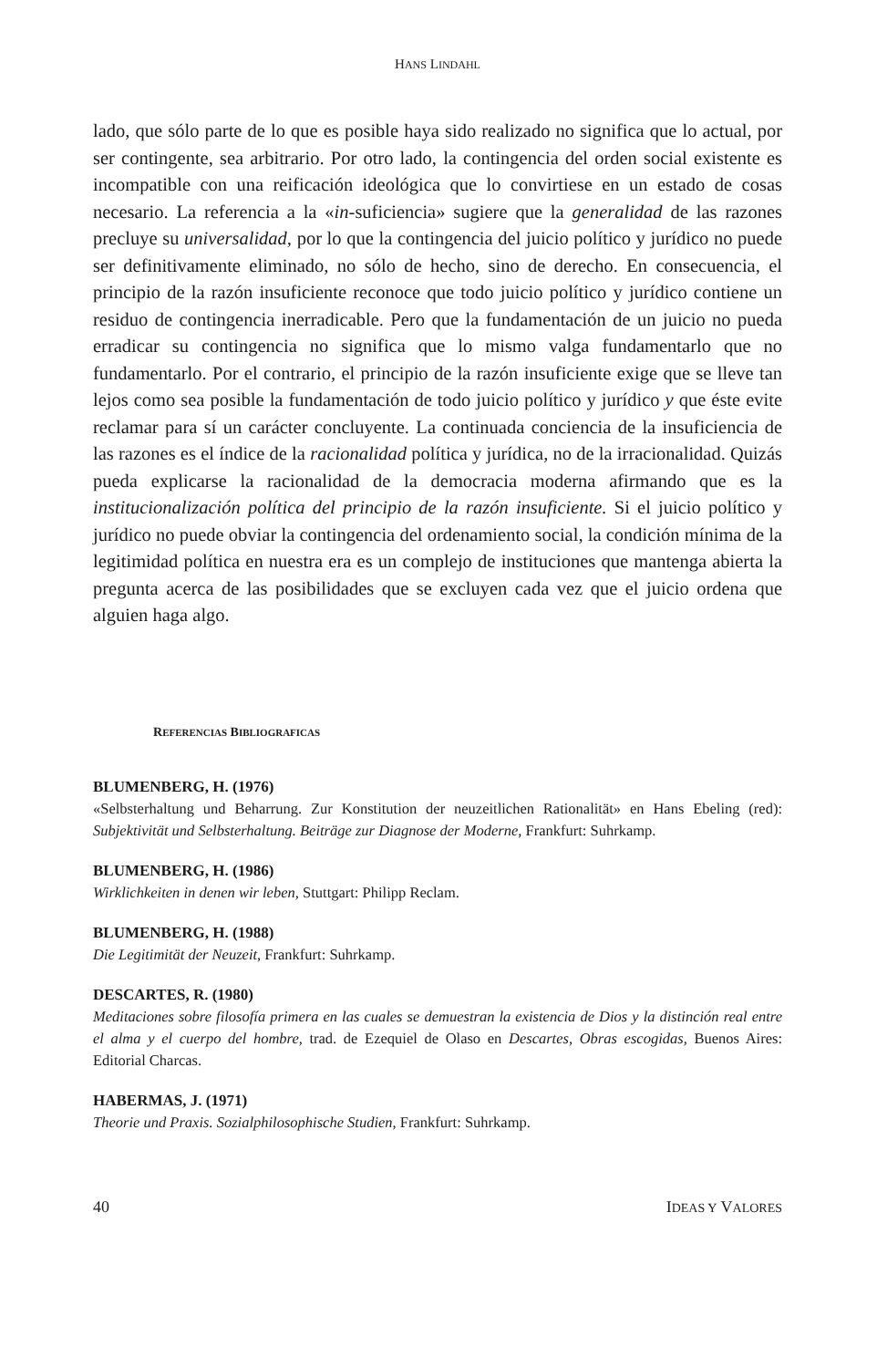HANS LINDAHL
lado, que sólo parte de lo que es posible haya sido realizado no significa que lo actual, por ser contingente, sea arbitrario. Por otro lado, la contingencia del orden social existente es incompatible con una reificación ideológica que lo convirtiese en un estado de cosas necesario. La referencia a la «in-suficiencia» sugiere que la generalidad de las razones precluye su universalidad, por lo que la contingencia del juicio político y jurídico no puede ser definitivamente eliminado, no sólo de hecho, sino de derecho. En consecuencia, el principio de la razón insuficiente reconoce que todo juicio político y jurídico contiene un residuo de contingencia inerradicable. Pero que la fundamentación de un juicio no pueda erradicar su contingencia no significa que lo mismo valga fundamentarlo que no fundamentarlo. Por el contrario, el principio de la razón insuficiente exige que se lleve tan lejos como sea posible la fundamentación de todo juicio político y jurídico y que éste evite reclamar para sí un carácter concluyente. La continuada conciencia de la insuficiencia de las razones es el índice de la racionalidad política y jurídica, no de la irracionalidad. Quizás pueda explicarse la racionalidad de la democracia moderna afirmando que es la institucionalización política del principio de la razón insuficiente. Si el juicio político y jurídico no puede obviar la contingencia del ordenamiento social, la condición mínima de la legitimidad política en nuestra era es un complejo de instituciones que mantenga abierta la pregunta acerca de las posibilidades que se excluyen cada vez que el juicio ordena que alguien haga algo.
REFERENCIAS BIBLIOGRAFICAS
BLUMENBERG, H. (1976)
«Selbsterhaltung und Beharrung. Zur Konstitution der neuzeitlichen Rationalität» en Hans Ebeling (red): Subjektivität und Selbsterhaltung. Beiträge zur Diagnose der Moderne, Frankfurt: Suhrkamp.
BLUMENBERG, H. (1986)
Wirklichkeiten in denen wir leben, Stuttgart: Philipp Reclam.
BLUMENBERG, H. (1988)
Die Legitimität der Neuzeit, Frankfurt: Suhrkamp.
DESCARTES, R. (1980)
Meditaciones sobre filosofía primera en las cuales se demuestran la existencia de Dios y la distinción real entre el alma y el cuerpo del hombre, trad. de Ezequiel de Olaso en Descartes, Obras escogidas, Buenos Aires: Editorial Charcas.
HABERMAS, J. (1971)
Theorie und Praxis. Sozialphilosophische Studien, Frankfurt: Suhrkamp.
40 IDEAS Y VALORES